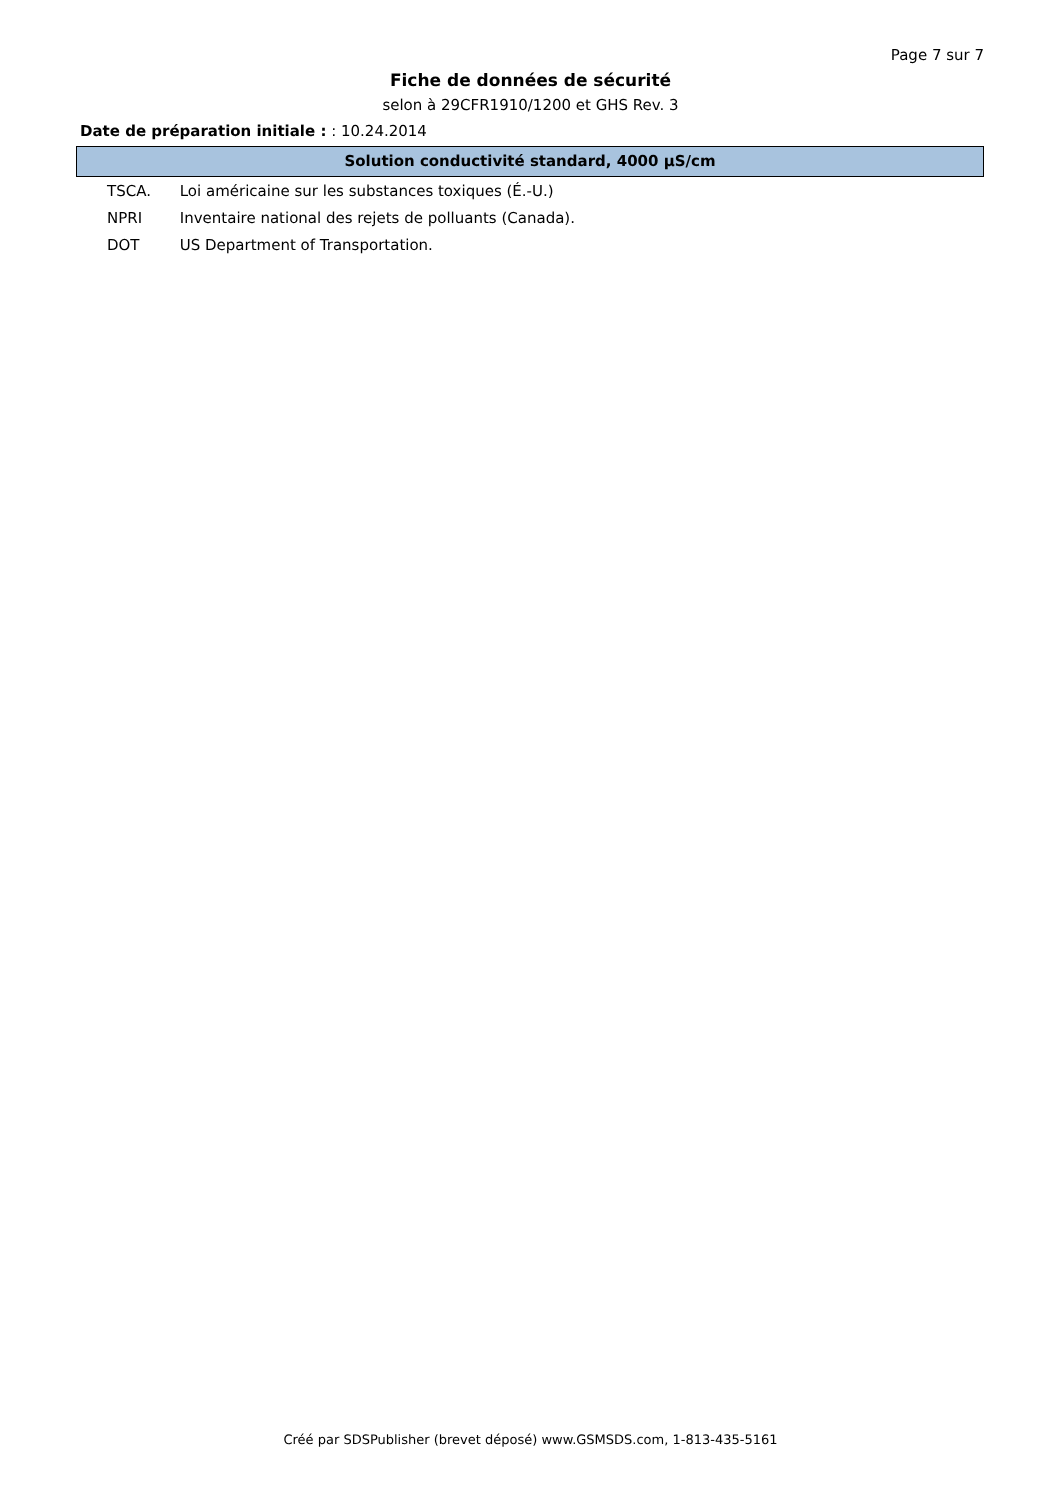Page 7 sur 7
Fiche de données de sécurité
selon à 29CFR1910/1200 et GHS Rev. 3
Date de préparation initiale : : 10.24.2014
Solution conductivité standard, 4000 µS/cm
TSCA. Loi américaine sur les substances toxiques (É.-U.)
NPRI Inventaire national des rejets de polluants (Canada).
DOT US Department of Transportation.
Créé par SDSPublisher (brevet déposé) www.GSMSDS.com, 1-813-435-5161